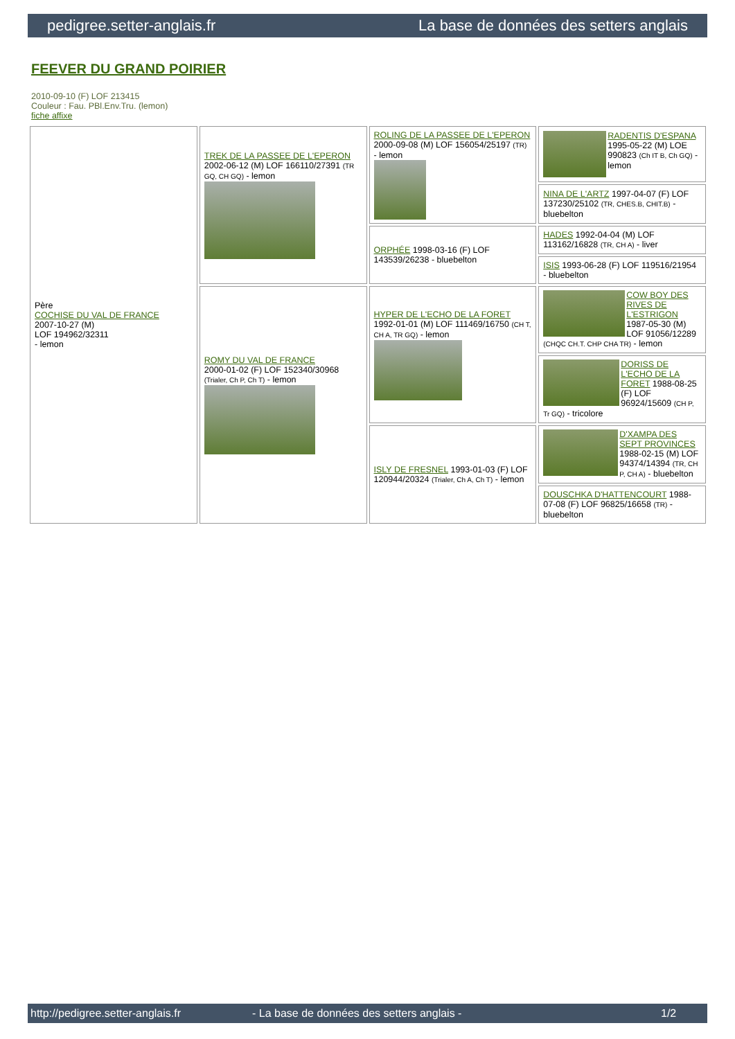pedigree.setter-anglais.fr La base de données des setters anglais
FEEVER DU GRAND POIRIER
2010-09-10 (F) LOF 213415
Couleur : Fau. PBl.Env.Tru. (lemon)
fiche affixe
| Père COCHISE DU VAL DE FRANCE 2007-10-27 (M) LOF 194962/32311 - lemon | TREK DE LA PASSEE DE L'EPERON 2002-06-12 (M) LOF 166110/27391 (TR GQ, CH GQ) - lemon | ROLING DE LA PASSEE DE L'EPERON 2000-09-08 (M) LOF 156054/25197 (TR) - lemon | RADENTIS D'ESPANA 1995-05-22 (M) LOE 990823 (Ch IT B, Ch GQ) - lemon |
| | | | NINA DE L'ARTZ 1997-04-07 (F) LOF 137230/25102 (TR, CHES.B, CHIT.B) - bluebelton |
| | | ORPHÉE 1998-03-16 (F) LOF 143539/26238 - bluebelton | HADES 1992-04-04 (M) LOF 113162/16828 (TR, CH A) - liver |
| | | | ISIS 1993-06-28 (F) LOF 119516/21954 - bluebelton |
| | ROMY DU VAL DE FRANCE 2000-01-02 (F) LOF 152340/30968 (Trialer, Ch P, Ch T) - lemon | HYPER DE L'ECHO DE LA FORET 1992-01-01 (M) LOF 111469/16750 (CH T, CH A, TR GQ) - lemon | COW BOY DES RIVES DE L'ESTRIGON 1987-05-30 (M) LOF 91056/12289 (CHQC CH.T. CHP CHA TR) - lemon |
| | | | DORISS DE L'ECHO DE LA FORET 1988-08-25 (F) LOF 96924/15609 (CH P, Tr GQ) - tricolore |
| | | ISLY DE FRESNEL 1993-01-03 (F) LOF 120944/20324 (Trialer, Ch A, Ch T) - lemon | D'XAMPA DES SEPT PROVINCES 1988-02-15 (M) LOF 94374/14394 (TR, CH P, CH A) - bluebelton |
| | | | DOUSCHKA D'HATTENCOURT 1988-07-08 (F) LOF 96825/16658 (TR) - bluebelton |
http://pedigree.setter-anglais.fr - La base de données des setters anglais - 1/2